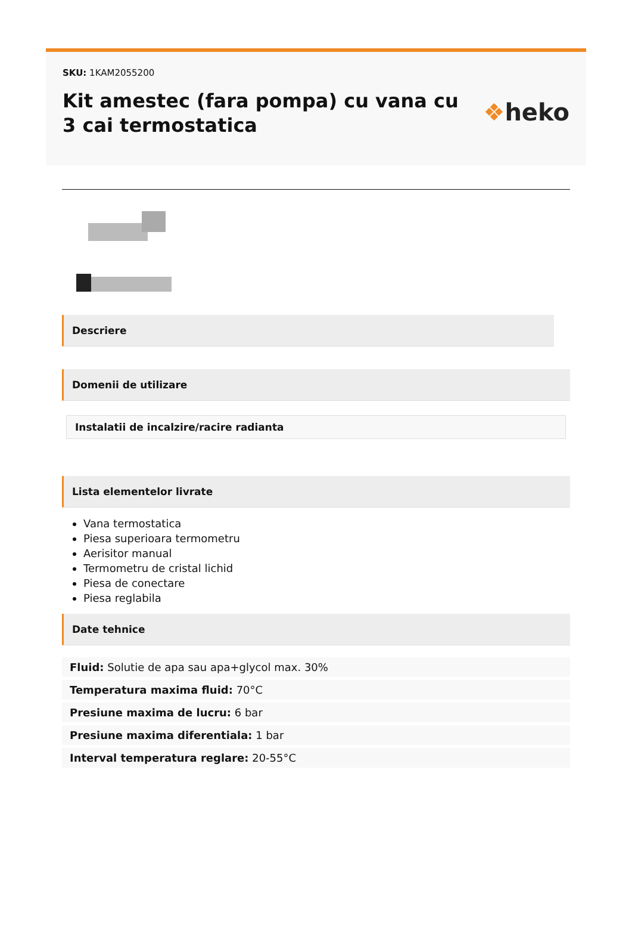SKU: 1KAM2055200
Kit amestec (fara pompa) cu vana cu 3 cai termostatica
❖heko
Descriere
Domenii de utilizare
Instalatii de incalzire/racire radianta
Lista elementelor livrate
Vana termostatica
Piesa superioara termometru
Aerisitor manual
Termometru de cristal lichid
Piesa de conectare
Piesa reglabila
Date tehnice
Fluid: Solutie de apa sau apa+glycol max. 30%
Temperatura maxima fluid: 70°C
Presiune maxima de lucru: 6 bar
Presiune maxima diferentiala: 1 bar
Interval temperatura reglare: 20-55°C